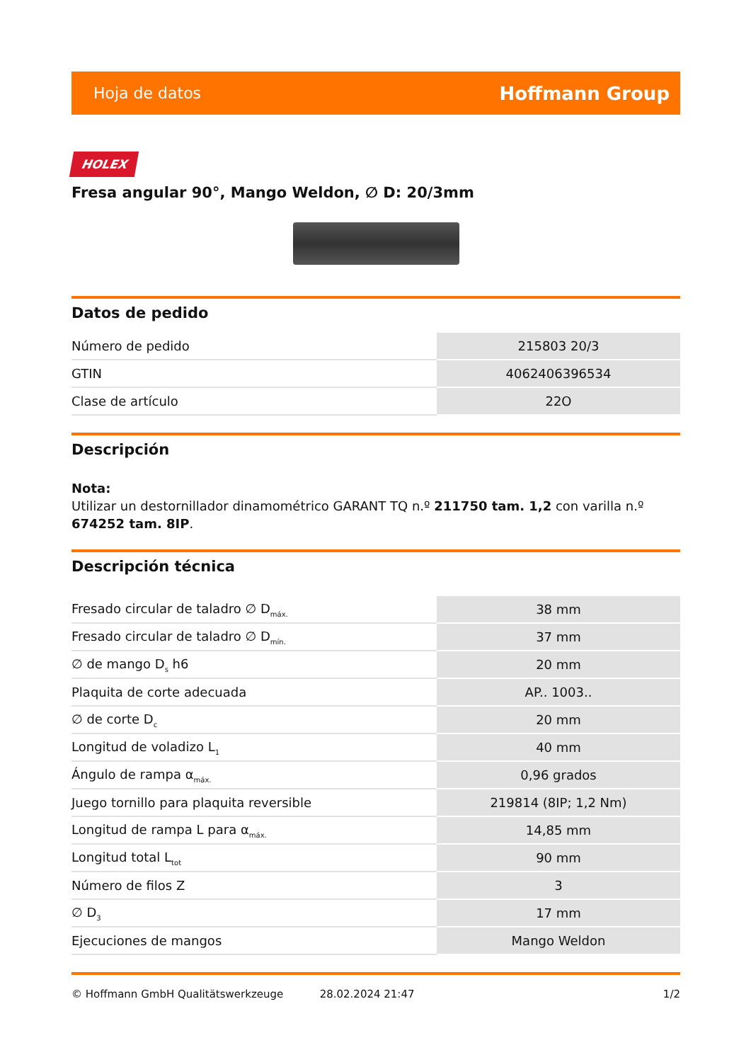Hoja de datos Hoffmann Group
HOLEX
Fresa angular 90°, Mango Weldon, ∅ D: 20/3mm
Datos de pedido
| Número de pedido | 215803 20/3 |
| GTIN | 4062406396534 |
| Clase de artículo | 22O |
Descripción
Nota:
Utilizar un destornillador dinamométrico GARANT TQ n.º 211750 tam. 1,2 con varilla n.º 674252 tam. 8IP.
Descripción técnica
| Fresado circular de taladro ∅ D<sub>máx.</sub> | 38 mm |
| Fresado circular de taladro ∅ D<sub>mín.</sub> | 37 mm |
| ∅ de mango D<sub>s</sub> h6 | 20 mm |
| Plaquita de corte adecuada | AP.. 1003.. |
| ∅ de corte D<sub>c</sub> | 20 mm |
| Longitud de voladizo L<sub>1</sub> | 40 mm |
| Ángulo de rampa α<sub>máx.</sub> | 0,96 grados |
| Juego tornillo para plaquita reversible | 219814 (8IP; 1,2 Nm) |
| Longitud de rampa L para α<sub>máx.</sub> | 14,85 mm |
| Longitud total L<sub>tot</sub> | 90 mm |
| Número de filos Z | 3 |
| ∅ D<sub>3</sub> | 17 mm |
| Ejecuciones de mangos | Mango Weldon |
© Hoffmann GmbH Qualitätswerkzeuge 28.02.2024 21:47 1/2